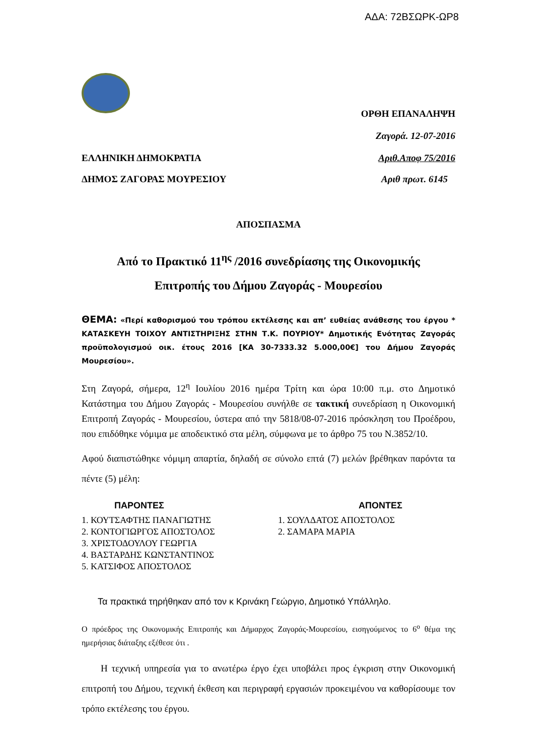ΑΔΑ: 72ΒΣΩΡΚ-ΩΡ8
ΟΡΘΗ ΕΠΑΝΑΛΗΨΗ
Ζαγορά. 12-07-2016
ΕΛΛΗΝΙΚΗ ΔΗΜΟΚΡΑΤΙΑ Αριθ.Αποφ 75/2016
ΔΗΜΟΣ ΖΑΓΟΡΑΣ ΜΟΥΡΕΣΙΟΥ Αριθ πρωτ. 6145
ΑΠΟΣΠΑΣΜΑ
Από το Πρακτικό 11<sup>ης</sup> /2016 συνεδρίασης της Οικονομικής
Επιτροπής του Δήμου Ζαγοράς - Μουρεσίου
ΘΕΜΑ: «Περί καθορισμού του τρόπου εκτέλεσης και απ’ ευθείας ανάθεσης του έργου * ΚΑΤΑΣΚΕΥΗ ΤΟΙΧΟΥ ΑΝΤΙΣΤΗΡΙΞΗΣ ΣΤΗΝ Τ.Κ. ΠΟΥΡΙΟΥ* Δημοτικής Ενότητας Ζαγοράς προϋπολογισμού οικ. έτους 2016 [ΚΑ 30-7333.32 5.000,00€] του Δήμου Ζαγοράς Μουρεσίου».
Στη Ζαγορά, σήμερα, 12<sup>η</sup> Ιουλίου 2016 ημέρα Τρίτη και ώρα 10:00 π.μ. στο Δημοτικό Κατάστημα του Δήμου Ζαγοράς - Μουρεσίου συνήλθε σε τακτική συνεδρίαση η Οικονομική Επιτροπή Ζαγοράς - Μουρεσίου, ύστερα από την 5818/08-07-2016 πρόσκληση του Προέδρου, που επιδόθηκε νόμιμα με αποδεικτικό στα μέλη, σύμφωνα με το άρθρο 75 του Ν.3852/10.
Αφού διαπιστώθηκε νόμιμη απαρτία, δηλαδή σε σύνολο επτά (7) μελών βρέθηκαν παρόντα τα πέντε (5) μέλη:
ΠΑΡΟΝΤΕΣ
1. ΚΟΥΤΣΑΦΤΗΣ ΠΑΝΑΓΙΩΤΗΣ
2. ΚΟΝΤΟΓΙΩΡΓΟΣ ΑΠΟΣΤΟΛΟΣ
3. ΧΡΙΣΤΟΔΟΥΛΟΥ ΓΕΩΡΓΙΑ
4. ΒΑΣΤΑΡΔΗΣ ΚΩΝΣΤΑΝΤΙΝΟΣ
5. ΚΑΤΣΙΦΟΣ ΑΠΟΣΤΟΛΟΣ
ΑΠΟΝΤΕΣ
1. ΣΟΥΛΔΑΤΟΣ ΑΠΟΣΤΟΛΟΣ
2. ΣΑΜΑΡΑ ΜΑΡΙΑ
Τα πρακτικά τηρήθηκαν από τον κ Κρινάκη Γεώργιο, Δημοτικό Υπάλληλο.
Ο πρόεδρος της Οικονομικής Επιτροπής και Δήμαρχος Ζαγοράς-Μουρεσίου, εισηγούμενος το 6<sup>ο</sup> θέμα της ημερήσιας διάταξης εξέθεσε ότι .
Η τεχνική υπηρεσία για το ανωτέρω έργο έχει υποβάλει προς έγκριση στην Οικονομική επιτροπή του Δήμου, τεχνική έκθεση και περιγραφή εργασιών προκειμένου να καθορίσουμε τον τρόπο εκτέλεσης του έργου.